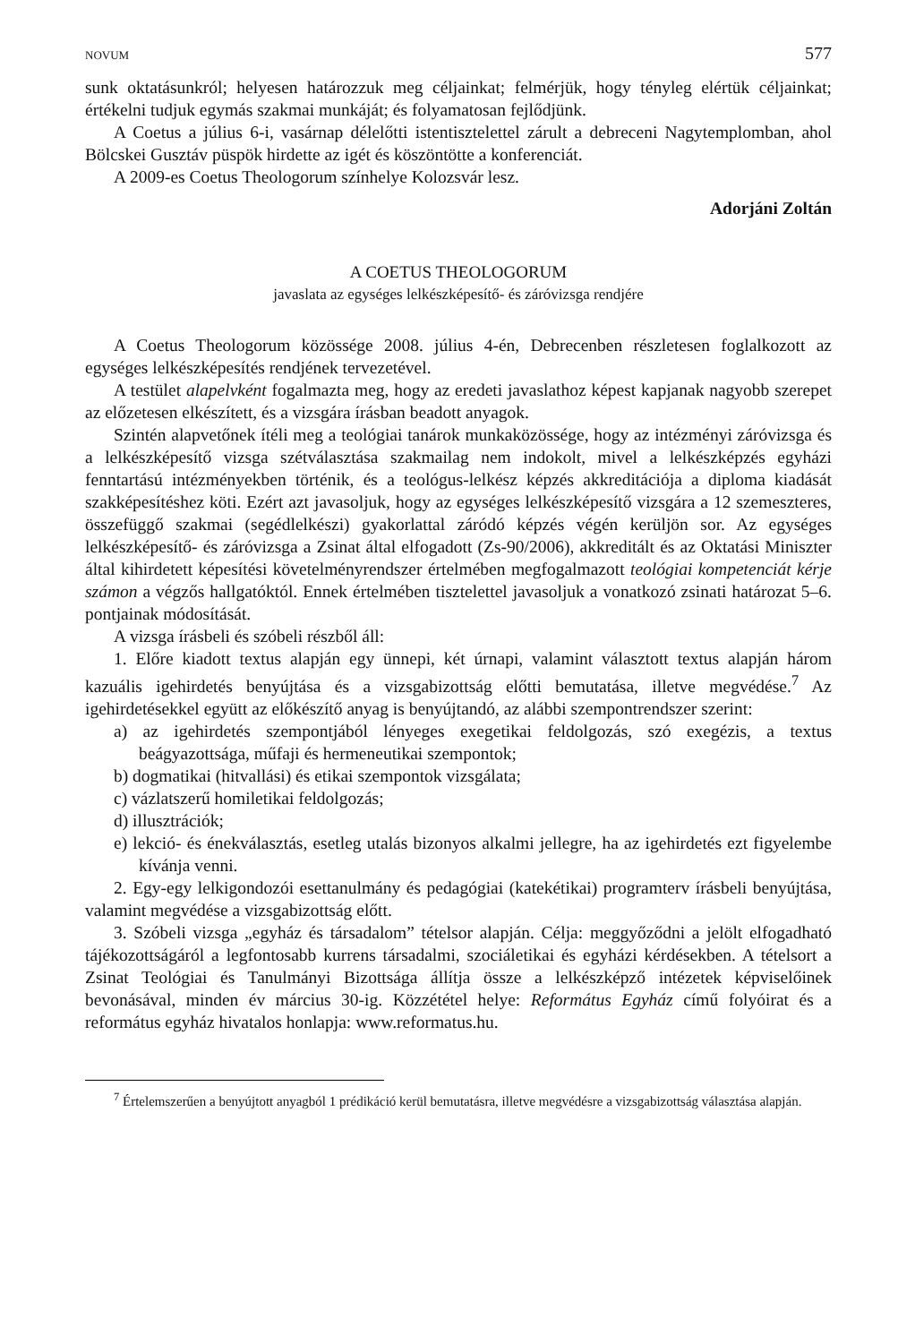NOVUM 577
sunk oktatásunkról; helyesen határozzuk meg céljainkat; felmérjük, hogy tényleg elértük céljainkat; értékelni tudjuk egymás szakmai munkáját; és folyamatosan fejlődjünk.
A Coetus a július 6-i, vasárnap délelőtti istentisztelettel zárult a debreceni Nagytemplomban, ahol Bölcskei Gusztáv püspök hirdette az igét és köszöntötte a konferenciát.
A 2009-es Coetus Theologorum színhelye Kolozsvár lesz.
Adorjáni Zoltán
A COETUS THEOLOGORUM
javaslata az egységes lelkészképesítő- és záróvizsga rendjére
A Coetus Theologorum közössége 2008. július 4-én, Debrecenben részletesen foglalkozott az egységes lelkészképesítés rendjének tervezetével.
A testület alapelvként fogalmazta meg, hogy az eredeti javaslathoz képest kapjanak nagyobb szerepet az előzetesen elkészített, és a vizsgára írásban beadott anyagok.
Szintén alapvetőnek ítéli meg a teológiai tanárok munkaközössége, hogy az intézményi záróvizsga és a lelkészképesítő vizsga szétválasztása szakmailag nem indokolt, mivel a lelkészképzés egyházi fenntartású intézményekben történik, és a teológus-lelkész képzés akkreditációja a diploma kiadását szakképesítéshez köti. Ezért azt javasoljuk, hogy az egységes lelkészképesítő vizsgára a 12 szemeszteres, összefüggő szakmai (segédlelkészi) gyakorlattal záródó képzés végén kerüljön sor. Az egységes lelkészképesítő- és záróvizsga a Zsinat által elfogadott (Zs-90/2006), akkreditált és az Oktatási Miniszter által kihirdetett képesítési követelményrendszer értelmében megfogalmazott teológiai kompetenciát kérje számon a végzős hallgatóktól. Ennek értelmében tisztelettel javasoljuk a vonatkozó zsinati határozat 5–6. pontjainak módosítását.
A vizsga írásbeli és szóbeli részből áll:
1. Előre kiadott textus alapján egy ünnepi, két úrnapi, valamint választott textus alapján három kazuális igehirdetés benyújtása és a vizsgabizottság előtti bemutatása, illetve megvédése.<sup>7</sup> Az igehirdetésekkel együtt az előkészítő anyag is benyújtandó, az alábbi szempontrendszer szerint:
a) az igehirdetés szempontjából lényeges exegetikai feldolgozás, szó exegézis, a textus beágyazottsága, műfaji és hermeneutikai szempontok;
b) dogmatikai (hitvallási) és etikai szempontok vizsgálata;
c) vázlatszerű homiletikai feldolgozás;
d) illusztrációk;
e) lekció- és énekválasztás, esetleg utalás bizonyos alkalmi jellegre, ha az igehirdetés ezt figyelembe kívánja venni.
2. Egy-egy lelkigondozói esettanulmány és pedagógiai (katekétikai) programterv írásbeli benyújtása, valamint megvédése a vizsgabizottság előtt.
3. Szóbeli vizsga „egyház és társadalom” tételsor alapján. Célja: meggyőződni a jelölt elfogadható tájékozottságáról a legfontosabb kurrens társadalmi, szociáletikai és egyházi kérdésekben. A tételsort a Zsinat Teológiai és Tanulmányi Bizottsága állítja össze a lelkészképző intézetek képviselőinek bevonásával, minden év március 30-ig. Közzététel helye: Református Egyház című folyóirat és a református egyház hivatalos honlapja: www.reformatus.hu.
<sup>7</sup> Értelemszerűen a benyújtott anyagból 1 prédikáció kerül bemutatásra, illetve megvédésre a vizsgabizottság választása alapján.